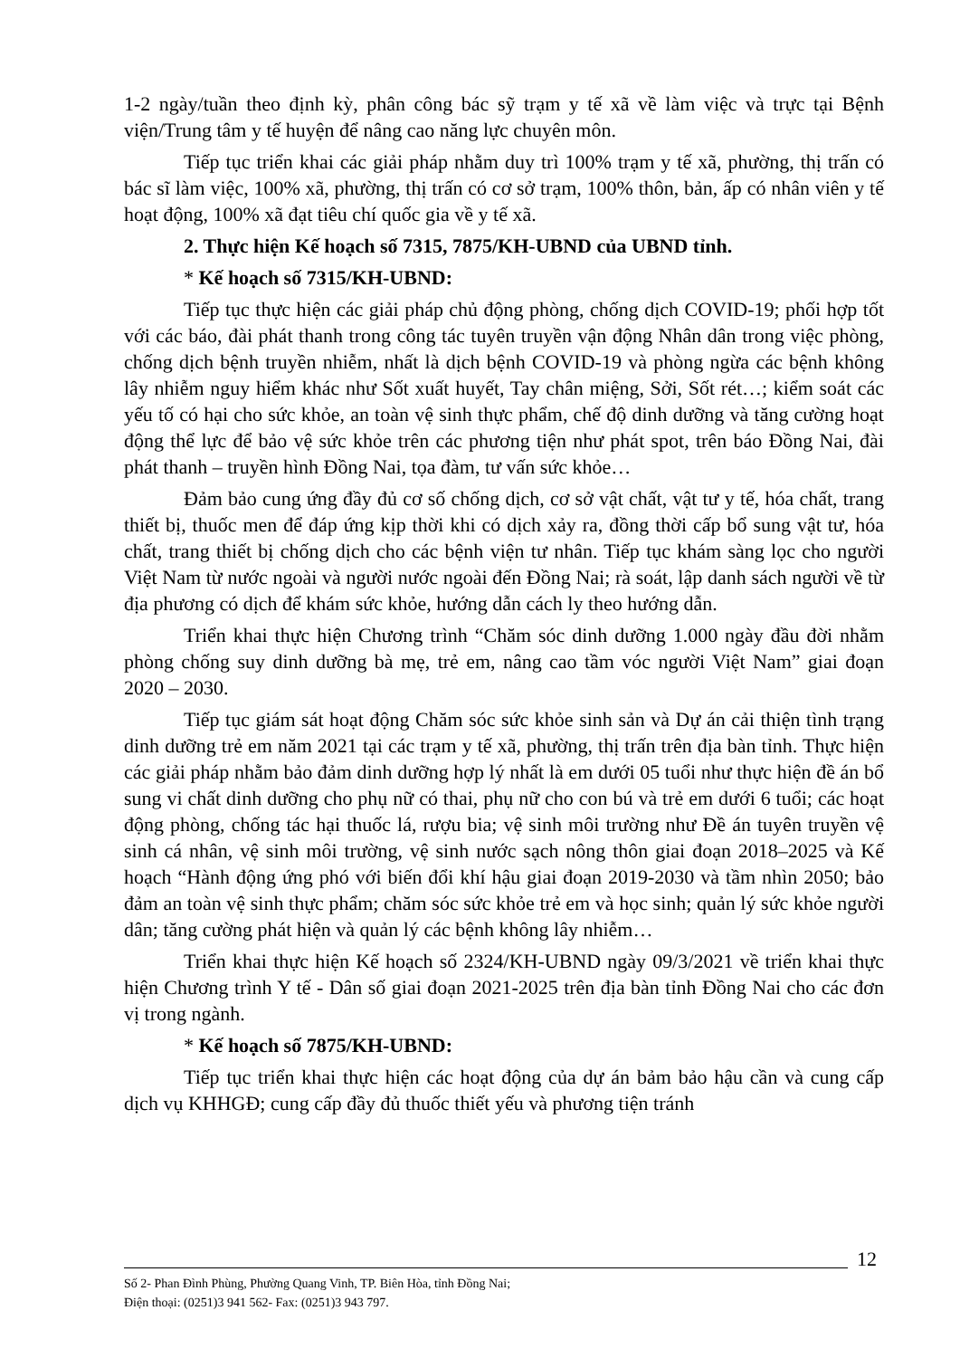1-2 ngày/tuần theo định kỳ, phân công bác sỹ trạm y tế xã về làm việc và trực tại Bệnh viện/Trung tâm y tế huyện để nâng cao năng lực chuyên môn.
Tiếp tục triển khai các giải pháp nhằm duy trì 100% trạm y tế xã, phường, thị trấn có bác sĩ làm việc, 100% xã, phường, thị trấn có cơ sở trạm, 100% thôn, bản, ấp có nhân viên y tế hoạt động, 100% xã đạt tiêu chí quốc gia về y tế xã.
2. Thực hiện Kế hoạch số 7315, 7875/KH-UBND của UBND tỉnh.
* Kế hoạch số 7315/KH-UBND:
Tiếp tục thực hiện các giải pháp chủ động phòng, chống dịch COVID-19; phối hợp tốt với các báo, đài phát thanh trong công tác tuyên truyền vận động Nhân dân trong việc phòng, chống dịch bệnh truyền nhiễm, nhất là dịch bệnh COVID-19 và phòng ngừa các bệnh không lây nhiễm nguy hiểm khác như Sốt xuất huyết, Tay chân miệng, Sởi, Sốt rét…; kiểm soát các yếu tố có hại cho sức khỏe, an toàn vệ sinh thực phẩm, chế độ dinh dưỡng và tăng cường hoạt động thể lực để bảo vệ sức khỏe trên các phương tiện như phát spot, trên báo Đồng Nai, đài phát thanh – truyền hình Đồng Nai, tọa đàm, tư vấn sức khỏe…
Đảm bảo cung ứng đầy đủ cơ số chống dịch, cơ sở vật chất, vật tư y tế, hóa chất, trang thiết bị, thuốc men để đáp ứng kịp thời khi có dịch xảy ra, đồng thời cấp bổ sung vật tư, hóa chất, trang thiết bị chống dịch cho các bệnh viện tư nhân. Tiếp tục khám sàng lọc cho người Việt Nam từ nước ngoài và người nước ngoài đến Đồng Nai; rà soát, lập danh sách người về từ địa phương có dịch để khám sức khỏe, hướng dẫn cách ly theo hướng dẫn.
Triển khai thực hiện Chương trình “Chăm sóc dinh dưỡng 1.000 ngày đầu đời nhằm phòng chống suy dinh dưỡng bà mẹ, trẻ em, nâng cao tầm vóc người Việt Nam” giai đoạn 2020 – 2030.
Tiếp tục giám sát hoạt động Chăm sóc sức khỏe sinh sản và Dự án cải thiện tình trạng dinh dưỡng trẻ em năm 2021 tại các trạm y tế xã, phường, thị trấn trên địa bàn tỉnh. Thực hiện các giải pháp nhằm bảo đảm dinh dưỡng hợp lý nhất là em dưới 05 tuổi như thực hiện đề án bổ sung vi chất dinh dưỡng cho phụ nữ có thai, phụ nữ cho con bú và trẻ em dưới 6 tuổi; các hoạt động phòng, chống tác hại thuốc lá, rượu bia; vệ sinh môi trường như Đề án tuyên truyền vệ sinh cá nhân, vệ sinh môi trường, vệ sinh nước sạch nông thôn giai đoạn 2018–2025 và Kế hoạch “Hành động ứng phó với biến đổi khí hậu giai đoạn 2019-2030 và tầm nhìn 2050; bảo đảm an toàn vệ sinh thực phẩm; chăm sóc sức khỏe trẻ em và học sinh; quản lý sức khỏe người dân; tăng cường phát hiện và quản lý các bệnh không lây nhiễm…
Triển khai thực hiện Kế hoạch số 2324/KH-UBND ngày 09/3/2021 về triển khai thực hiện Chương trình Y tế - Dân số giai đoạn 2021-2025 trên địa bàn tỉnh Đồng Nai cho các đơn vị trong ngành.
* Kế hoạch số 7875/KH-UBND:
Tiếp tục triển khai thực hiện các hoạt động của dự án bảm bảo hậu cần và cung cấp dịch vụ KHHGĐ; cung cấp đầy đủ thuốc thiết yếu và phương tiện tránh
12
Số 2- Phan Đình Phùng, Phường Quang Vinh, TP. Biên Hòa, tỉnh Đồng Nai;
Điện thoại: (0251)3 941 562- Fax: (0251)3 943 797.